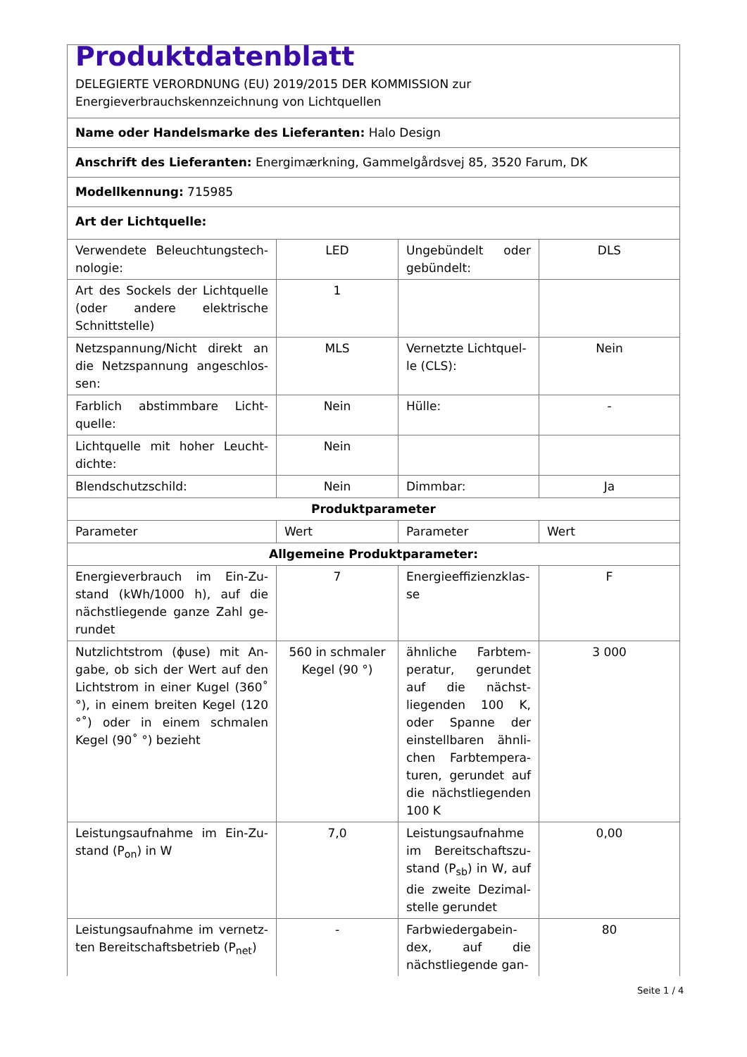| Produktdatenblatt DELEGIERTE VERORDNUNG (EU) 2019/2015 DER KOMMISSION zur Energieverbrauchskennzeichnung von Lichtquellen | | | |
| Name oder Handelsmarke des Lieferanten: Halo Design | | | |
| Anschrift des Lieferanten: Energimærkning, Gammelgårdsvej 85, 3520 Farum, DK | | | |
| Modellkennung: 715985 | | | |
| Art der Lichtquelle: | | | |
| Verwendete Beleuchtungstech­nologie: | LED | Ungebündelt oder gebündelt: | DLS |
| Art des Sockels der Lichtquelle (oder andere elektrische Schnittstelle) | 1 | | |
| Netzspannung/Nicht direkt an die Netzspannung angeschlos­sen: | MLS | Vernetzte Lichtquel­le (CLS): | Nein |
| Farblich abstimmbare Licht­quelle: | Nein | Hülle: | - |
| Lichtquelle mit hoher Leucht­dichte: | Nein | | |
| Blendschutzschild: | Nein | Dimmbar: | Ja |
| Produktparameter | | | |
| Parameter | Wert | Parameter | Wert |
| Allgemeine Produktparameter: | | | |
| Energieverbrauch im Ein-Zu­stand (kWh/1000 h), auf die nächstliegende ganze Zahl ge­rundet | 7 | Energieeffizienzklas­se | F |
| Nutzlichtstrom (ɸuse) mit An­gabe, ob sich der Wert auf den Lichtstrom in einer Kugel (360˚ °), in einem breiten Kegel (120 °˚) oder in einem schmalen Kegel (90˚ °) bezieht | 560 in schma­ler Kegel (90 °) | ähnliche Farbtem­peratur, gerundet auf die nächst­liegenden 100 K, oder Spanne der einstellbaren ähnli­chen Farbtempera­turen, gerundet auf die nächstliegenden 100 K | 3 000 |
| Leistungsaufnahme im Ein-Zu­stand (P<sub>on</sub>) in W | 7,0 | Leistungsaufnahme im Bereitschaftszu­stand (P<sub>sb</sub>) in W, auf die zweite Dezimal­stelle gerundet | 0,00 |
| Leistungsaufnahme im vernetz­ten Bereitschaftsbetrieb (P<sub>net</sub>) | - | Farbwiedergabein­dex, auf die nächstliegende gan- | 80 |
Seite 1 / 4